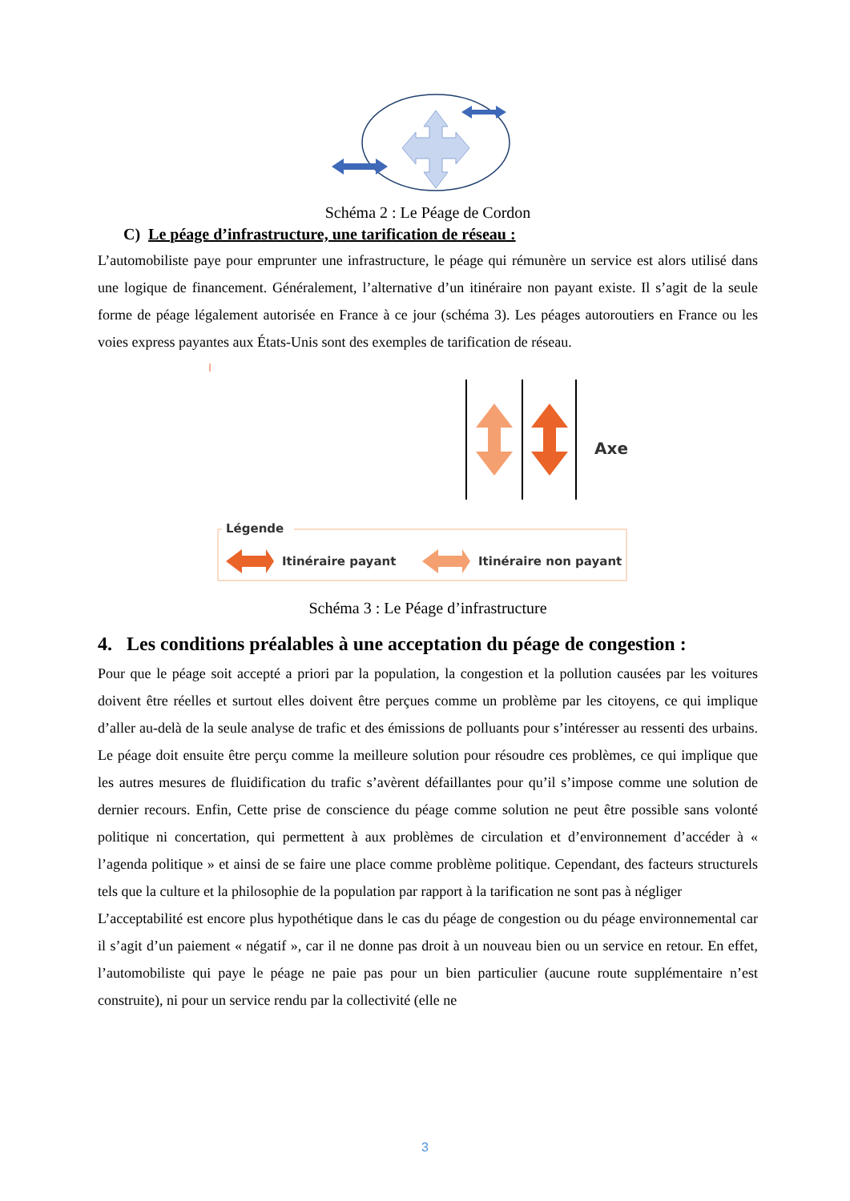Schéma 2 : Le Péage de Cordon
C) Le péage d’infrastructure, une tarification de réseau :
L’automobiliste paye pour emprunter une infrastructure, le péage qui rémunère un service est alors utilisé dans une logique de financement. Généralement, l’alternative d’un itinéraire non payant existe. Il s’agit de la seule forme de péage légalement autorisée en France à ce jour (schéma 3). Les péages autoroutiers en France ou les voies express payantes aux États-Unis sont des exemples de tarification de réseau.
Axe
Légende
Itinéraire payant
Itinéraire non payant
Schéma 3 : Le Péage d’infrastructure
4. Les conditions préalables à une acceptation du péage de congestion :
Pour que le péage soit accepté a priori par la population, la congestion et la pollution causées par les voitures doivent être réelles et surtout elles doivent être perçues comme un problème par les citoyens, ce qui implique d’aller au-delà de la seule analyse de trafic et des émissions de polluants pour s’intéresser au ressenti des urbains. Le péage doit ensuite être perçu comme la meilleure solution pour résoudre ces problèmes, ce qui implique que les autres mesures de fluidification du trafic s’avèrent défaillantes pour qu’il s’impose comme une solution de dernier recours. Enfin, Cette prise de conscience du péage comme solution ne peut être possible sans volonté politique ni concertation, qui permettent à aux problèmes de circulation et d’environnement d’accéder à « l’agenda politique » et ainsi de se faire une place comme problème politique. Cependant, des facteurs structurels tels que la culture et la philosophie de la population par rapport à la tarification ne sont pas à négliger
L’acceptabilité est encore plus hypothétique dans le cas du péage de congestion ou du péage environnemental car il s’agit d’un paiement « négatif », car il ne donne pas droit à un nouveau bien ou un service en retour. En effet, l’automobiliste qui paye le péage ne paie pas pour un bien particulier (aucune route supplémentaire n’est construite), ni pour un service rendu par la collectivité (elle ne
3